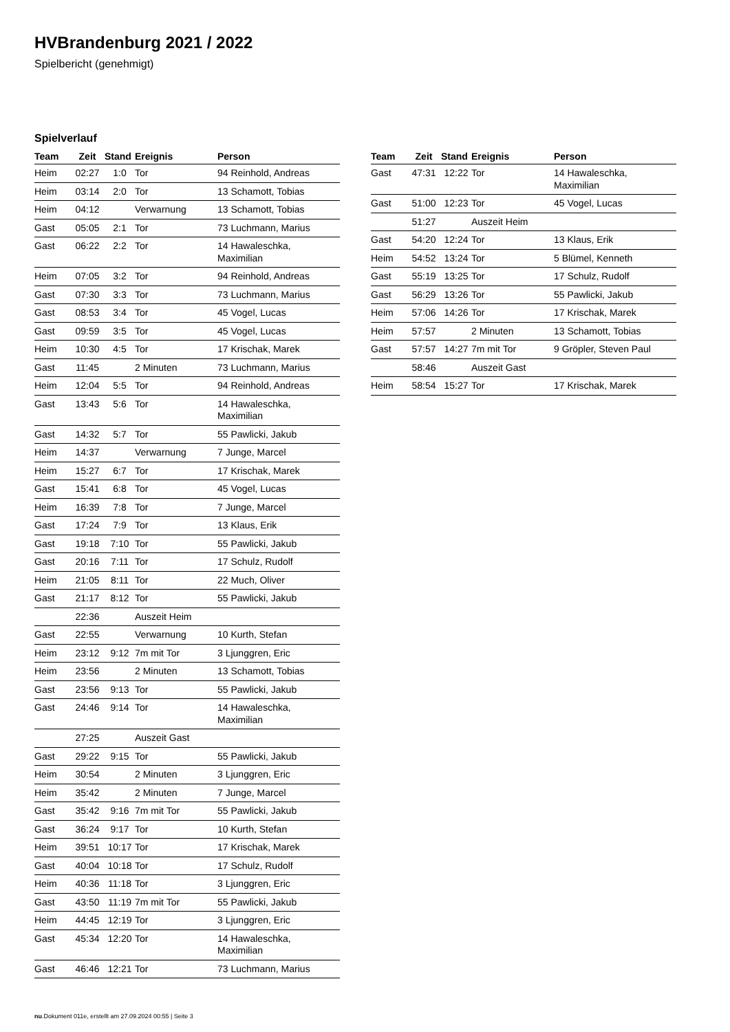HVBrandenburg 2021 / 2022
Spielbericht (genehmigt)
Spielverlauf
| Team | Zeit | Stand | Ereignis | Person |
| --- | --- | --- | --- | --- |
| Heim | 02:27 | 1:0 | Tor | 94 Reinhold, Andreas |
| Heim | 03:14 | 2:0 | Tor | 13 Schamott, Tobias |
| Heim | 04:12 | | Verwarnung | 13 Schamott, Tobias |
| Gast | 05:05 | 2:1 | Tor | 73 Luchmann, Marius |
| Gast | 06:22 | 2:2 | Tor | 14 Hawaleschka, Maximilian |
| Heim | 07:05 | 3:2 | Tor | 94 Reinhold, Andreas |
| Gast | 07:30 | 3:3 | Tor | 73 Luchmann, Marius |
| Gast | 08:53 | 3:4 | Tor | 45 Vogel, Lucas |
| Gast | 09:59 | 3:5 | Tor | 45 Vogel, Lucas |
| Heim | 10:30 | 4:5 | Tor | 17 Krischak, Marek |
| Gast | 11:45 | | 2 Minuten | 73 Luchmann, Marius |
| Heim | 12:04 | 5:5 | Tor | 94 Reinhold, Andreas |
| Gast | 13:43 | 5:6 | Tor | 14 Hawaleschka, Maximilian |
| Gast | 14:32 | 5:7 | Tor | 55 Pawlicki, Jakub |
| Heim | 14:37 | | Verwarnung | 7 Junge, Marcel |
| Heim | 15:27 | 6:7 | Tor | 17 Krischak, Marek |
| Gast | 15:41 | 6:8 | Tor | 45 Vogel, Lucas |
| Heim | 16:39 | 7:8 | Tor | 7 Junge, Marcel |
| Gast | 17:24 | 7:9 | Tor | 13 Klaus, Erik |
| Gast | 19:18 | 7:10 | Tor | 55 Pawlicki, Jakub |
| Gast | 20:16 | 7:11 | Tor | 17 Schulz, Rudolf |
| Heim | 21:05 | 8:11 | Tor | 22 Much, Oliver |
| Gast | 21:17 | 8:12 | Tor | 55 Pawlicki, Jakub |
| | 22:36 | | Auszeit Heim | |
| Gast | 22:55 | | Verwarnung | 10 Kurth, Stefan |
| Heim | 23:12 | 9:12 | 7m mit Tor | 3 Ljunggren, Eric |
| Heim | 23:56 | | 2 Minuten | 13 Schamott, Tobias |
| Gast | 23:56 | 9:13 | Tor | 55 Pawlicki, Jakub |
| Gast | 24:46 | 9:14 | Tor | 14 Hawaleschka, Maximilian |
| | 27:25 | | Auszeit Gast | |
| Gast | 29:22 | 9:15 | Tor | 55 Pawlicki, Jakub |
| Heim | 30:54 | | 2 Minuten | 3 Ljunggren, Eric |
| Heim | 35:42 | | 2 Minuten | 7 Junge, Marcel |
| Gast | 35:42 | 9:16 | 7m mit Tor | 55 Pawlicki, Jakub |
| Gast | 36:24 | 9:17 | Tor | 10 Kurth, Stefan |
| Heim | 39:51 | 10:17 | Tor | 17 Krischak, Marek |
| Gast | 40:04 | 10:18 | Tor | 17 Schulz, Rudolf |
| Heim | 40:36 | 11:18 | Tor | 3 Ljunggren, Eric |
| Gast | 43:50 | 11:19 | 7m mit Tor | 55 Pawlicki, Jakub |
| Heim | 44:45 | 12:19 | Tor | 3 Ljunggren, Eric |
| Gast | 45:34 | 12:20 | Tor | 14 Hawaleschka, Maximilian |
| Gast | 46:46 | 12:21 | Tor | 73 Luchmann, Marius |
| Team | Zeit | Stand | Ereignis | Person |
| --- | --- | --- | --- | --- |
| Gast | 47:31 | 12:22 | Tor | 14 Hawaleschka, Maximilian |
| Gast | 51:00 | 12:23 | Tor | 45 Vogel, Lucas |
| | 51:27 | | Auszeit Heim | |
| Gast | 54:20 | 12:24 | Tor | 13 Klaus, Erik |
| Heim | 54:52 | 13:24 | Tor | 5 Blümel, Kenneth |
| Gast | 55:19 | 13:25 | Tor | 17 Schulz, Rudolf |
| Gast | 56:29 | 13:26 | Tor | 55 Pawlicki, Jakub |
| Heim | 57:06 | 14:26 | Tor | 17 Krischak, Marek |
| Heim | 57:57 | | 2 Minuten | 13 Schamott, Tobias |
| Gast | 57:57 | 14:27 | 7m mit Tor | 9 Gröpler, Steven Paul |
| | 58:46 | | Auszeit Gast | |
| Heim | 58:54 | 15:27 | Tor | 17 Krischak, Marek |
nu.Dokument 011e, erstellt am 27.09.2024 00:55 | Seite 3